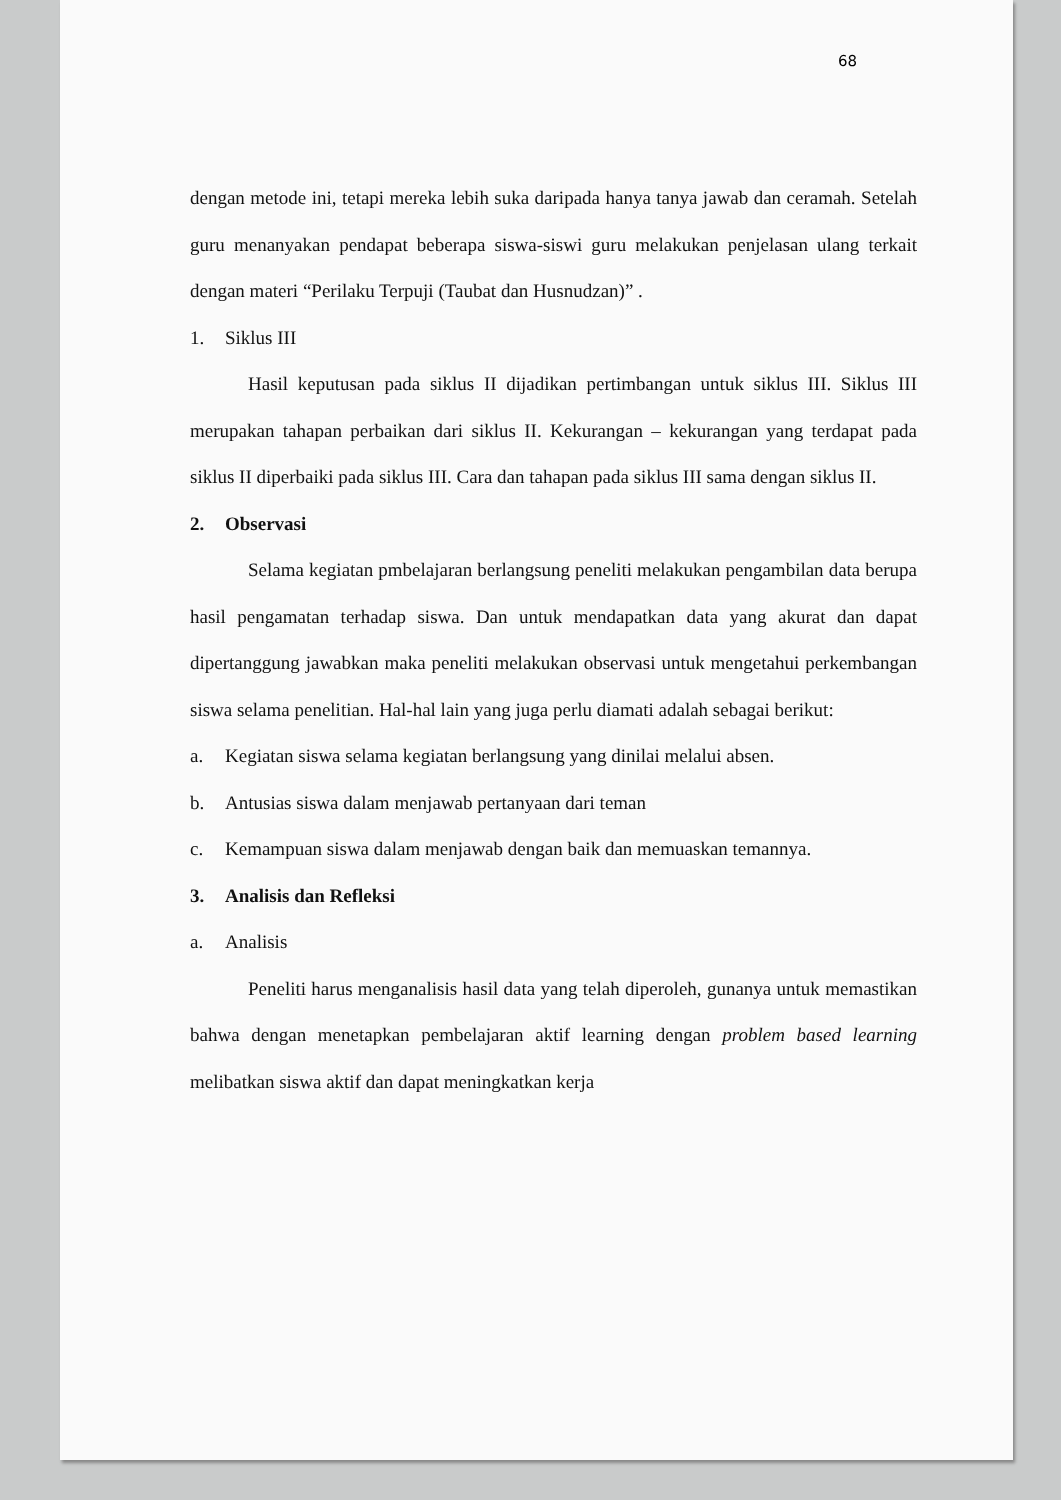68
dengan metode ini, tetapi mereka lebih suka daripada hanya tanya jawab dan ceramah. Setelah guru menanyakan pendapat beberapa siswa-siswi guru melakukan penjelasan ulang terkait dengan materi “Perilaku Terpuji (Taubat dan Husnudzan)” .
1. Siklus III
Hasil keputusan pada siklus II dijadikan pertimbangan untuk siklus III. Siklus III merupakan tahapan perbaikan dari siklus II. Kekurangan – kekurangan yang terdapat pada siklus II diperbaiki pada siklus III. Cara dan tahapan pada siklus III sama dengan siklus II.
2. Observasi
Selama kegiatan pmbelajaran berlangsung peneliti melakukan pengambilan data berupa hasil pengamatan terhadap siswa. Dan untuk mendapatkan data yang akurat dan dapat dipertanggung jawabkan maka peneliti melakukan observasi untuk mengetahui perkembangan siswa selama penelitian. Hal-hal lain yang juga perlu diamati adalah sebagai berikut:
a. Kegiatan siswa selama kegiatan berlangsung yang dinilai melalui absen.
b. Antusias siswa dalam menjawab pertanyaan dari teman
c. Kemampuan siswa dalam menjawab dengan baik dan memuaskan temannya.
3. Analisis dan Refleksi
a. Analisis
Peneliti harus menganalisis hasil data yang telah diperoleh, gunanya untuk memastikan bahwa dengan menetapkan pembelajaran aktif learning dengan problem based learning melibatkan siswa aktif dan dapat meningkatkan kerja